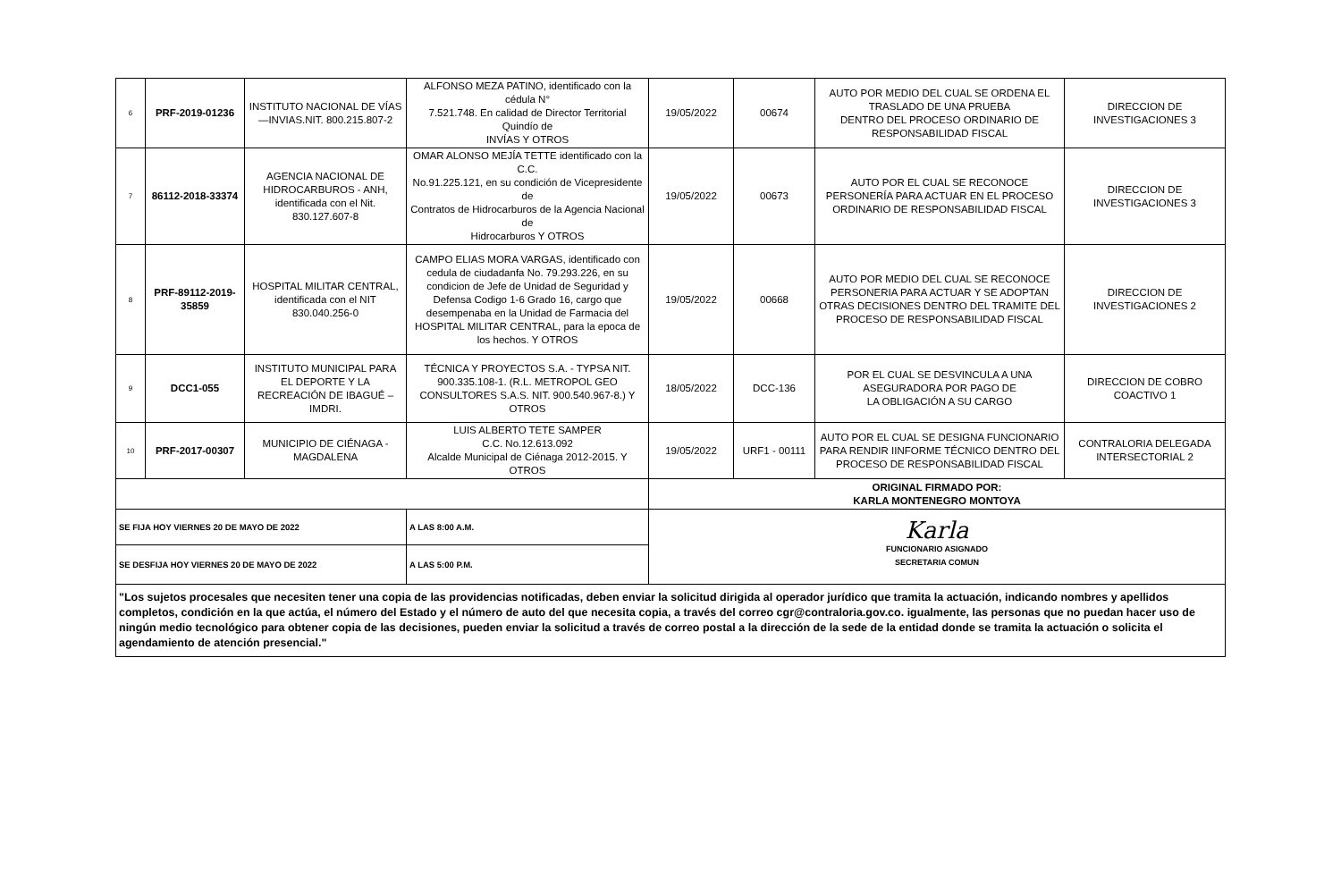| 6 | PRF-2019-01236 | INSTITUTO NACIONAL DE VÍAS —INVIAS.NIT. 800.215.807-2 | ALFONSO MEZA PATINO, identificado con la cédula N° 7.521.748. En calidad de Director Territorial Quindío de INVÍAS Y OTROS | 19/05/2022 | 00674 | AUTO POR MEDIO DEL CUAL SE ORDENA EL TRASLADO DE UNA PRUEBA DENTRO DEL PROCESO ORDINARIO DE RESPONSABILIDAD FISCAL | DIRECCION DE INVESTIGACIONES 3 |
| 7 | 86112-2018-33374 | AGENCIA NACIONAL DE HIDROCARBUROS - ANH, identificada con el Nit. 830.127.607-8 | OMAR ALONSO MEJÍA TETTE identificado con la C.C. No.91.225.121, en su condición de Vicepresidente de Contratos de Hidrocarburos de la Agencia Nacional de Hidrocarburos Y OTROS | 19/05/2022 | 00673 | AUTO POR EL CUAL SE RECONOCE PERSONERÍA PARA ACTUAR EN EL PROCESO ORDINARIO DE RESPONSABILIDAD FISCAL | DIRECCION DE INVESTIGACIONES 3 |
| 8 | PRF-89112-2019-35859 | HOSPITAL MILITAR CENTRAL, identificada con el NIT 830.040.256-0 | CAMPO ELIAS MORA VARGAS, identificado con cedula de ciudadanfa No. 79.293.226, en su condicion de Jefe de Unidad de Seguridad y Defensa Codigo 1-6 Grado 16, cargo que desempenaba en la Unidad de Farmacia del HOSPITAL MILITAR CENTRAL, para la epoca de los hechos. Y OTROS | 19/05/2022 | 00668 | AUTO POR MEDIO DEL CUAL SE RECONOCE PERSONERIA PARA ACTUAR Y SE ADOPTAN OTRAS DECISIONES DENTRO DEL TRAMITE DEL PROCESO DE RESPONSABILIDAD FISCAL | DIRECCION DE INVESTIGACIONES 2 |
| 9 | DCC1-055 | INSTITUTO MUNICIPAL PARA EL DEPORTE Y LA RECREACIÓN DE IBAGUÉ – IMDRI. | TÉCNICA Y PROYECTOS S.A. - TYPSA NIT. 900.335.108-1. (R.L. METROPOL GEO CONSULTORES S.A.S. NIT. 900.540.967-8.) Y OTROS | 18/05/2022 | DCC-136 | POR EL CUAL SE DESVINCULA A UNA ASEGURADORA POR PAGO DE LA OBLIGACIÓN A SU CARGO | DIRECCION DE COBRO COACTIVO 1 |
| 10 | PRF-2017-00307 | MUNICIPIO DE CIÉNAGA - MAGDALENA | LUIS ALBERTO TETE SAMPER C.C. No.12.613.092 Alcalde Municipal de Ciénaga 2012-2015. Y OTROS | 19/05/2022 | URF1 - 00111 | AUTO POR EL CUAL SE DESIGNA FUNCIONARIO PARA RENDIR IINFORME TÉCNICO DENTRO DEL PROCESO DE RESPONSABILIDAD FISCAL | CONTRALORIA DELEGADA INTERSECTORIAL 2 |
| | | | | ORIGINAL FIRMADO POR: KARLA MONTENEGRO MONTOYA | | | |
| SE FIJA HOY VIERNES 20 DE MAYO DE 2022 | | | A LAS 8:00 A.M. | Karla FUNCIONARIO ASIGNADO SECRETARIA COMUN | | | |
| SE DESFIJA HOY VIERNES 20 DE MAYO DE 2022 | | | A LAS 5:00 P.M. | | | | |
| "Los sujetos procesales que necesiten tener una copia de las providencias notificadas, deben enviar la solicitud dirigida al operador jurídico que tramita la actuación, indicando nombres y apellidos completos, condición en la que actúa, el número del Estado y el número de auto del que necesita copia, a través del correo cgr@contraloria.gov.co. igualmente, las personas que no puedan hacer uso de ningún medio tecnológico para obtener copia de las decisiones, pueden enviar la solicitud a través de correo postal a la dirección de la sede de la entidad donde se tramita la actuación o solicita el agendamiento de atención presencial." | | | | | | | |